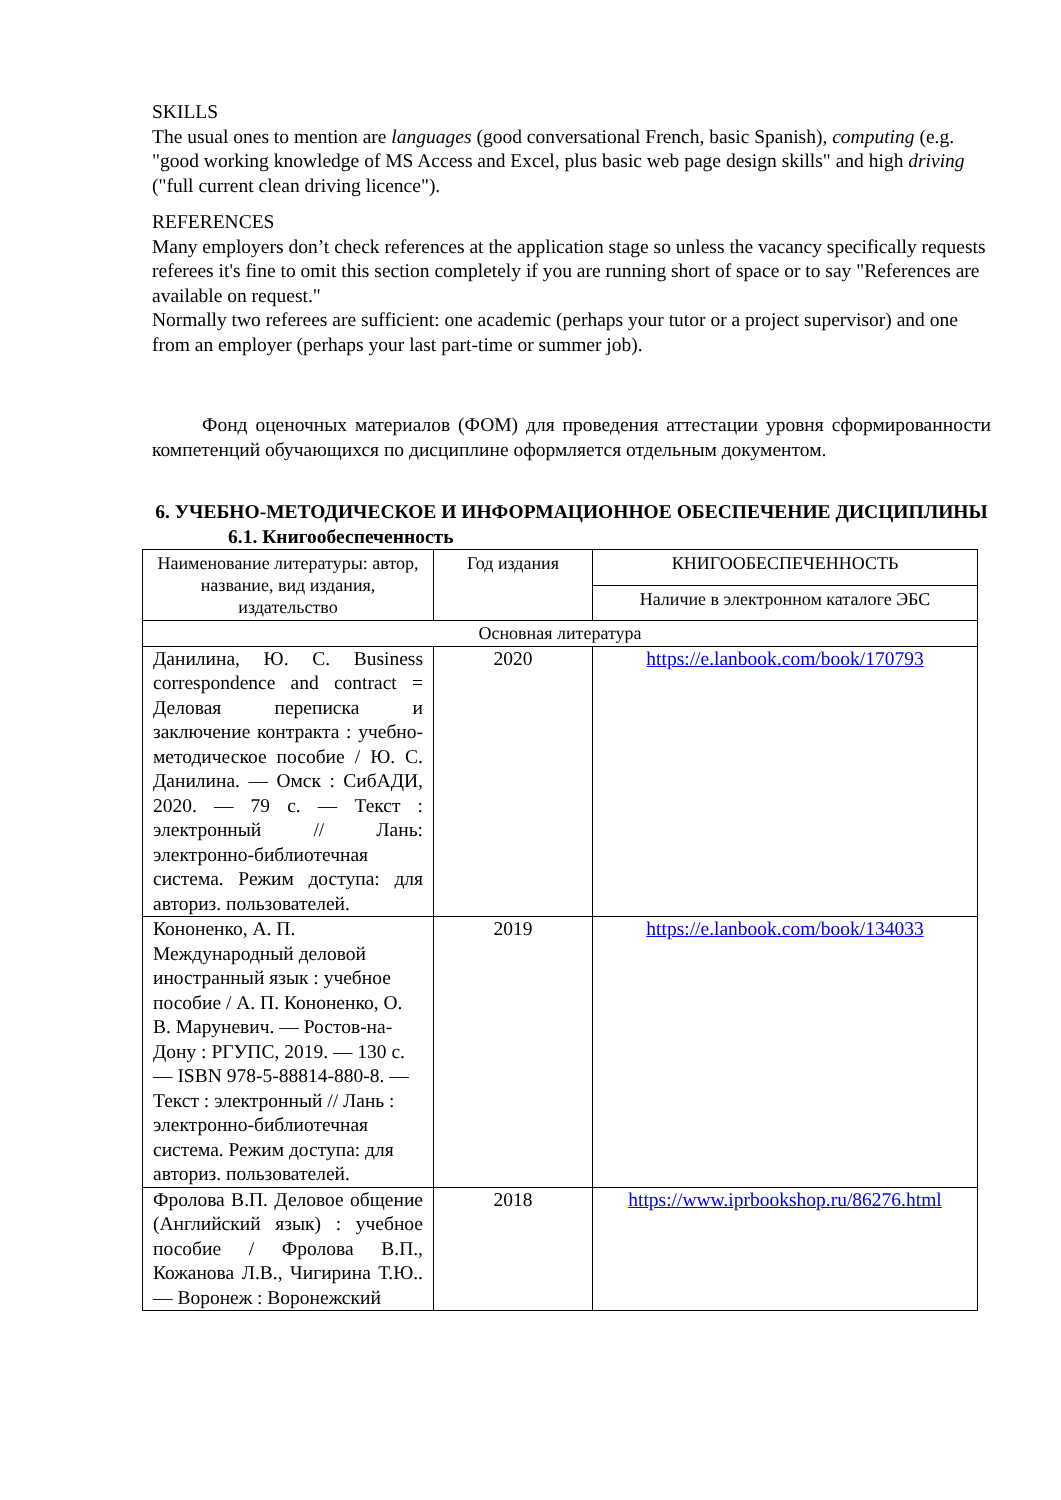SKILLS
The usual ones to mention are languages (good conversational French, basic Spanish), computing (e.g. "good working knowledge of MS Access and Excel, plus basic web page design skills" and high driving ("full current clean driving licence").
REFERENCES
Many employers don’t check references at the application stage so unless the vacancy specifically requests referees it's fine to omit this section completely if you are running short of space or to say "References are available on request."
Normally two referees are sufficient: one academic (perhaps your tutor or a project supervisor) and one from an employer (perhaps your last part-time or summer job).
Фонд оценочных материалов (ФОМ) для проведения аттестации уровня сформированности компетенций обучающихся по дисциплине оформляется отдельным документом.
6. УЧЕБНО-МЕТОДИЧЕСКОЕ И ИНФОРМАЦИОННОЕ ОБЕСПЕЧЕНИЕ ДИСЦИПЛИНЫ
6.1. Книгообеспеченность
| Наименование литературы: автор, название, вид издания, издательство | Год издания | КНИГООБЕСПЕЧЕННОСТЬ |
| --- | --- | --- |
| | | Наличие в электронном каталоге ЭБС |
| Основная литература | | |
| Данилина, Ю. С. Business correspondence and contract = Деловая переписка и заключение контракта : учебно-методическое пособие / Ю. С. Данилина. — Омск : СибАДИ, 2020. — 79 с. — Текст : электронный // Лань: электронно-библиотечная система. Режим доступа: для авториз. пользователей. | 2020 | https://e.lanbook.com/book/170793 |
| Кононенко, А. П. Международный деловой иностранный язык : учебное пособие / А. П. Кононенко, О. В. Маруневич. — Ростов-на-Дону : РГУПС, 2019. — 130 с. — ISBN 978-5-88814-880-8. — Текст : электронный // Лань : электронно-библиотечная система. Режим доступа: для авториз. пользователей. | 2019 | https://e.lanbook.com/book/134033 |
| Фролова В.П. Деловое общение (Английский язык) : учебное пособие / Фролова В.П., Кожанова Л.В., Чигирина Т.Ю.. — Воронеж : Воронежский | 2018 | https://www.iprbookshop.ru/86276.html |